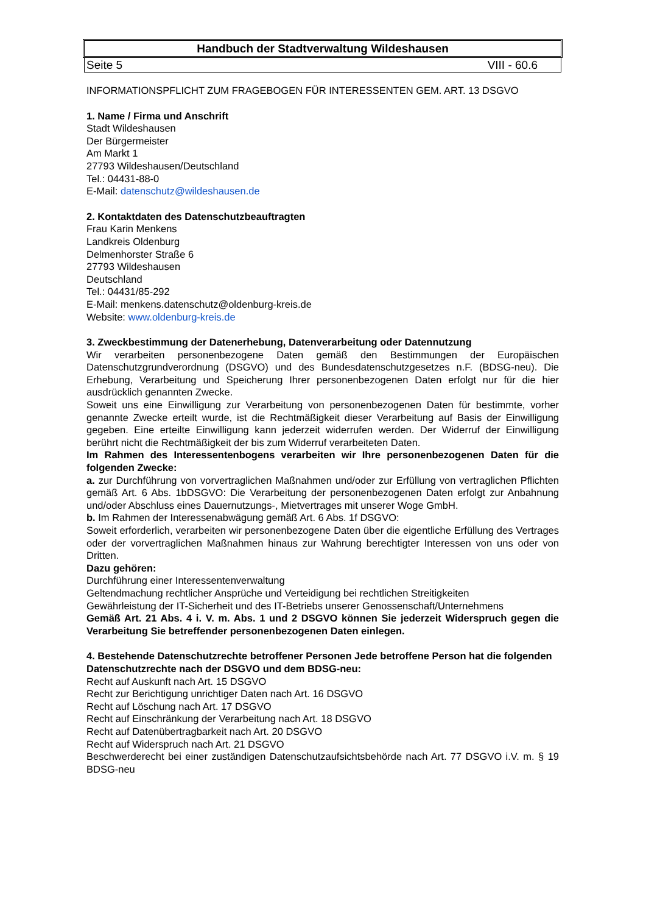Handbuch der Stadtverwaltung Wildeshausen
Seite 5 VIII - 60.6
INFORMATIONSPFLICHT ZUM FRAGEBOGEN FÜR INTERESSENTEN GEM. ART. 13 DSGVO
1. Name / Firma und Anschrift
Stadt Wildeshausen
Der Bürgermeister
Am Markt 1
27793 Wildeshausen/Deutschland
Tel.: 04431-88-0
E-Mail: datenschutz@wildeshausen.de
2. Kontaktdaten des Datenschutzbeauftragten
Frau Karin Menkens
Landkreis Oldenburg
Delmenhorster Straße 6
27793 Wildeshausen
Deutschland
Tel.: 04431/85-292
E-Mail: menkens.datenschutz@oldenburg-kreis.de
Website: www.oldenburg-kreis.de
3. Zweckbestimmung der Datenerhebung, Datenverarbeitung oder Datennutzung
Wir verarbeiten personenbezogene Daten gemäß den Bestimmungen der Europäischen Datenschutzgrundverordnung (DSGVO) und des Bundesdatenschutzgesetzes n.F. (BDSG-neu). Die Erhebung, Verarbeitung und Speicherung Ihrer personenbezogenen Daten erfolgt nur für die hier ausdrücklich genannten Zwecke.
Soweit uns eine Einwilligung zur Verarbeitung von personenbezogenen Daten für bestimmte, vorher genannte Zwecke erteilt wurde, ist die Rechtmäßigkeit dieser Verarbeitung auf Basis der Einwilligung gegeben. Eine erteilte Einwilligung kann jederzeit widerrufen werden. Der Widerruf der Einwilligung berührt nicht die Rechtmäßigkeit der bis zum Widerruf verarbeiteten Daten.
Im Rahmen des Interessentenbogens verarbeiten wir Ihre personenbezogenen Daten für die folgenden Zwecke:
a. zur Durchführung von vorvertraglichen Maßnahmen und/oder zur Erfüllung von vertraglichen Pflichten gemäß Art. 6 Abs. 1bDSGVO: Die Verarbeitung der personenbezogenen Daten erfolgt zur Anbahnung und/oder Abschluss eines Dauernutzungs-, Mietvertrages mit unserer Woge GmbH.
b. Im Rahmen der Interessenabwägung gemäß Art. 6 Abs. 1f DSGVO:
Soweit erforderlich, verarbeiten wir personenbezogene Daten über die eigentliche Erfüllung des Vertrages oder der vorvertraglichen Maßnahmen hinaus zur Wahrung berechtigter Interessen von uns oder von Dritten.
Dazu gehören:
Durchführung einer Interessentenverwaltung
Geltendmachung rechtlicher Ansprüche und Verteidigung bei rechtlichen Streitigkeiten
Gewährleistung der IT-Sicherheit und des IT-Betriebs unserer Genossenschaft/Unternehmens
Gemäß Art. 21 Abs. 4 i. V. m. Abs. 1 und 2 DSGVO können Sie jederzeit Widerspruch gegen die Verarbeitung Sie betreffender personenbezogenen Daten einlegen.
4. Bestehende Datenschutzrechte betroffener Personen Jede betroffene Person hat die folgenden
Datenschutzrechte nach der DSGVO und dem BDSG-neu:
Recht auf Auskunft nach Art. 15 DSGVO
Recht zur Berichtigung unrichtiger Daten nach Art. 16 DSGVO
Recht auf Löschung nach Art. 17 DSGVO
Recht auf Einschränkung der Verarbeitung nach Art. 18 DSGVO
Recht auf Datenübertragbarkeit nach Art. 20 DSGVO
Recht auf Widerspruch nach Art. 21 DSGVO
Beschwerderecht bei einer zuständigen Datenschutzaufsichtsbehörde nach Art. 77 DSGVO i.V. m. § 19 BDSG-neu